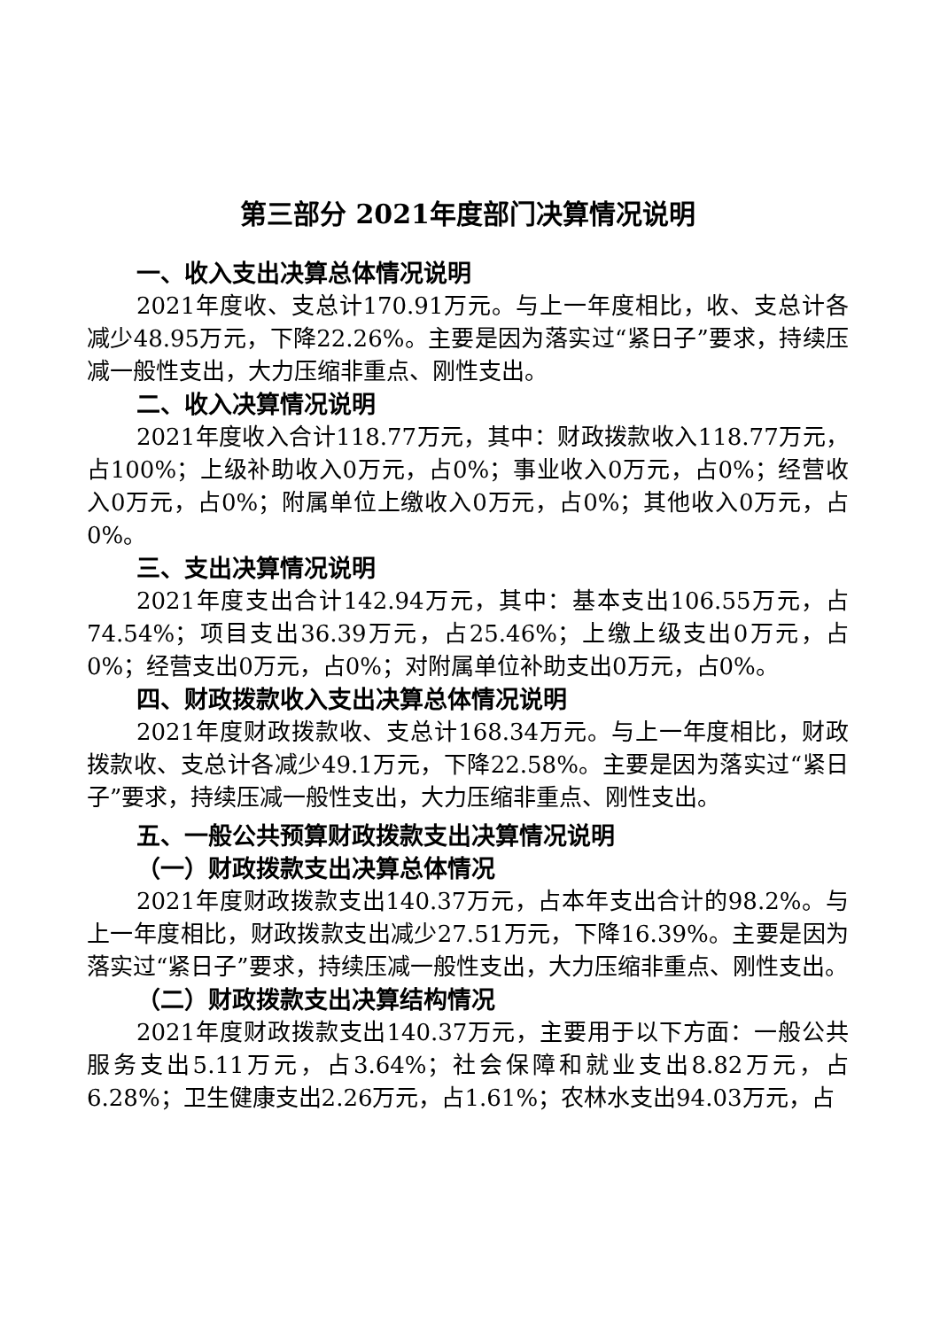第三部分 2021年度部门决算情况说明
一、收入支出决算总体情况说明
2021年度收、支总计170.91万元。与上一年度相比，收、支总计各减少48.95万元，下降22.26%。主要是因为落实过“紧日子”要求，持续压减一般性支出，大力压缩非重点、刚性支出。
二、收入决算情况说明
2021年度收入合计118.77万元，其中：财政拨款收入118.77万元，占100%；上级补助收入0万元，占0%；事业收入0万元，占0%；经营收入0万元，占0%；附属单位上缴收入0万元，占0%；其他收入0万元，占0%。
三、支出决算情况说明
2021年度支出合计142.94万元，其中：基本支出106.55万元，占74.54%；项目支出36.39万元，占25.46%；上缴上级支出0万元，占0%；经营支出0万元，占0%；对附属单位补助支出0万元，占0%。
四、财政拨款收入支出决算总体情况说明
2021年度财政拨款收、支总计168.34万元。与上一年度相比，财政拨款收、支总计各减少49.1万元，下降22.58%。主要是因为落实过“紧日子”要求，持续压减一般性支出，大力压缩非重点、刚性支出。
五、一般公共预算财政拨款支出决算情况说明
（一）财政拨款支出决算总体情况
2021年度财政拨款支出140.37万元，占本年支出合计的98.2%。与上一年度相比，财政拨款支出减少27.51万元，下降16.39%。主要是因为落实过“紧日子”要求，持续压减一般性支出，大力压缩非重点、刚性支出。
（二）财政拨款支出决算结构情况
2021年度财政拨款支出140.37万元，主要用于以下方面：一般公共服务支出5.11万元，占3.64%；社会保障和就业支出8.82万元，占6.28%；卫生健康支出2.26万元，占1.61%；农林水支出94.03万元，占